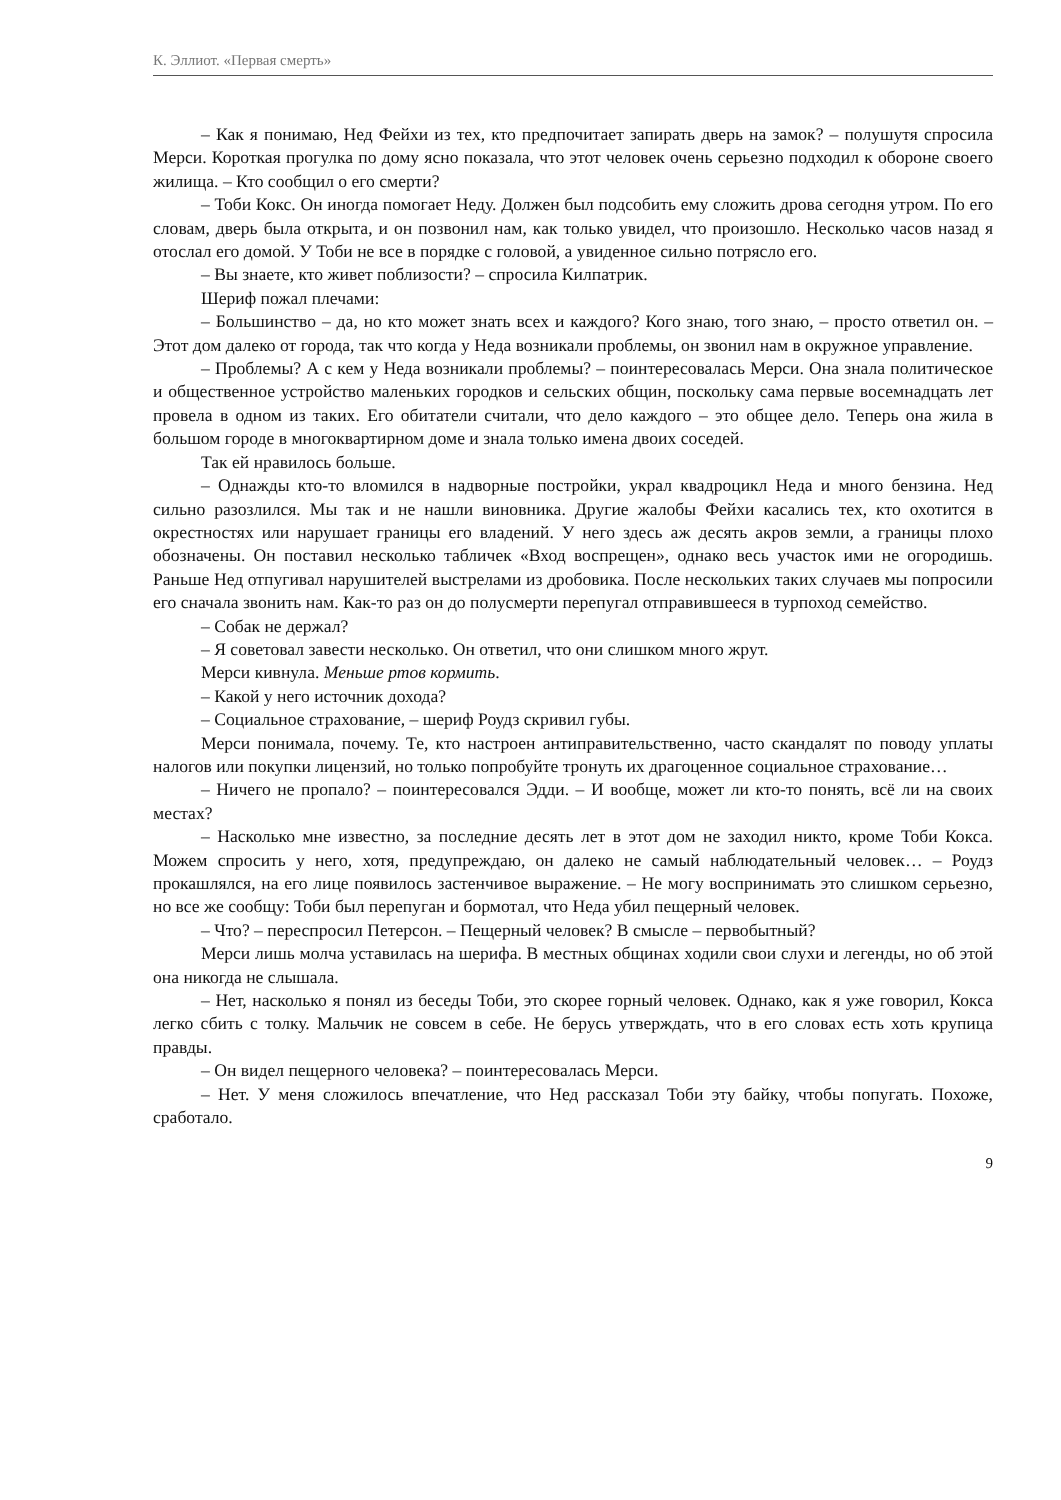К. Эллиот. «Первая смерть»
– Как я понимаю, Нед Фейхи из тех, кто предпочитает запирать дверь на замок? – полушутя спросила Мерси. Короткая прогулка по дому ясно показала, что этот человек очень серьезно подходил к обороне своего жилища. – Кто сообщил о его смерти?
– Тоби Кокс. Он иногда помогает Неду. Должен был подсобить ему сложить дрова сегодня утром. По его словам, дверь была открыта, и он позвонил нам, как только увидел, что произошло. Несколько часов назад я отослал его домой. У Тоби не все в порядке с головой, а увиденное сильно потрясло его.
– Вы знаете, кто живет поблизости? – спросила Килпатрик.
Шериф пожал плечами:
– Большинство – да, но кто может знать всех и каждого? Кого знаю, того знаю, – просто ответил он. – Этот дом далеко от города, так что когда у Неда возникали проблемы, он звонил нам в окружное управление.
– Проблемы? А с кем у Неда возникали проблемы? – поинтересовалась Мерси. Она знала политическое и общественное устройство маленьких городков и сельских общин, поскольку сама первые восемнадцать лет провела в одном из таких. Его обитатели считали, что дело каждого – это общее дело. Теперь она жила в большом городе в многоквартирном доме и знала только имена двоих соседей.
Так ей нравилось больше.
– Однажды кто-то вломился в надворные постройки, украл квадроцикл Неда и много бензина. Нед сильно разозлился. Мы так и не нашли виновника. Другие жалобы Фейхи касались тех, кто охотится в окрестностях или нарушает границы его владений. У него здесь аж десять акров земли, а границы плохо обозначены. Он поставил несколько табличек «Вход воспрещен», однако весь участок ими не огородишь. Раньше Нед отпугивал нарушителей выстрелами из дробовика. После нескольких таких случаев мы попросили его сначала звонить нам. Как-то раз он до полусмерти перепугал отправившееся в турпоход семейство.
– Собак не держал?
– Я советовал завести несколько. Он ответил, что они слишком много жрут.
Мерси кивнула. Меньше ртов кормить.
– Какой у него источник дохода?
– Социальное страхование, – шериф Роудз скривил губы.
Мерси понимала, почему. Те, кто настроен антиправительственно, часто скандалят по поводу уплаты налогов или покупки лицензий, но только попробуйте тронуть их драгоценное социальное страхование…
– Ничего не пропало? – поинтересовался Эдди. – И вообще, может ли кто-то понять, всё ли на своих местах?
– Насколько мне известно, за последние десять лет в этот дом не заходил никто, кроме Тоби Кокса. Можем спросить у него, хотя, предупреждаю, он далеко не самый наблюдательный человек… – Роудз прокашлялся, на его лице появилось застенчивое выражение. – Не могу воспринимать это слишком серьезно, но все же сообщу: Тоби был перепуган и бормотал, что Неда убил пещерный человек.
– Что? – переспросил Петерсон. – Пещерный человек? В смысле – первобытный?
Мерси лишь молча уставилась на шерифа. В местных общинах ходили свои слухи и легенды, но об этой она никогда не слышала.
– Нет, насколько я понял из беседы Тоби, это скорее горный человек. Однако, как я уже говорил, Кокса легко сбить с толку. Мальчик не совсем в себе. Не берусь утверждать, что в его словах есть хоть крупица правды.
– Он видел пещерного человека? – поинтересовалась Мерси.
– Нет. У меня сложилось впечатление, что Нед рассказал Тоби эту байку, чтобы попугать. Похоже, сработало.
9